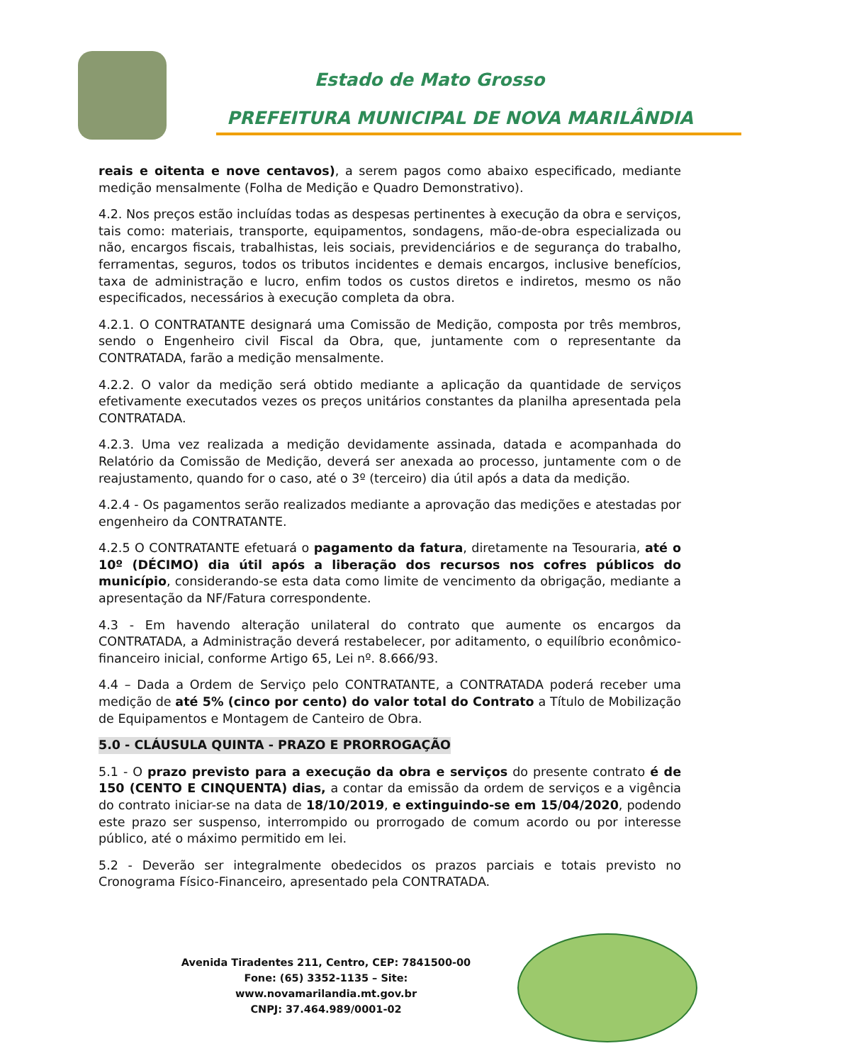Estado de Mato Grosso
PREFEITURA MUNICIPAL DE NOVA MARILÂNDIA
reais e oitenta e nove centavos), a serem pagos como abaixo especificado, mediante medição mensalmente (Folha de Medição e Quadro Demonstrativo).
4.2. Nos preços estão incluídas todas as despesas pertinentes à execução da obra e serviços, tais como: materiais, transporte, equipamentos, sondagens, mão-de-obra especializada ou não, encargos fiscais, trabalhistas, leis sociais, previdenciários e de segurança do trabalho, ferramentas, seguros, todos os tributos incidentes e demais encargos, inclusive benefícios, taxa de administração e lucro, enfim todos os custos diretos e indiretos, mesmo os não especificados, necessários à execução completa da obra.
4.2.1. O CONTRATANTE designará uma Comissão de Medição, composta por três membros, sendo o Engenheiro civil Fiscal da Obra, que, juntamente com o representante da CONTRATADA, farão a medição mensalmente.
4.2.2. O valor da medição será obtido mediante a aplicação da quantidade de serviços efetivamente executados vezes os preços unitários constantes da planilha apresentada pela CONTRATADA.
4.2.3. Uma vez realizada a medição devidamente assinada, datada e acompanhada do Relatório da Comissão de Medição, deverá ser anexada ao processo, juntamente com o de reajustamento, quando for o caso, até o 3º (terceiro) dia útil após a data da medição.
4.2.4 - Os pagamentos serão realizados mediante a aprovação das medições e atestadas por engenheiro da CONTRATANTE.
4.2.5 O CONTRATANTE efetuará o pagamento da fatura, diretamente na Tesouraria, até o 10º (DÉCIMO) dia útil após a liberação dos recursos nos cofres públicos do município, considerando-se esta data como limite de vencimento da obrigação, mediante a apresentação da NF/Fatura correspondente.
4.3 - Em havendo alteração unilateral do contrato que aumente os encargos da CONTRATADA, a Administração deverá restabelecer, por aditamento, o equilíbrio econômico-financeiro inicial, conforme Artigo 65, Lei nº. 8.666/93.
4.4 – Dada a Ordem de Serviço pelo CONTRATANTE, a CONTRATADA poderá receber uma medição de até 5% (cinco por cento) do valor total do Contrato a Título de Mobilização de Equipamentos e Montagem de Canteiro de Obra.
5.0 - CLÁUSULA QUINTA - PRAZO E PRORROGAÇÃO
5.1 - O prazo previsto para a execução da obra e serviços do presente contrato é de 150 (CENTO E CINQUENTA) dias, a contar da emissão da ordem de serviços e a vigência do contrato iniciar-se na data de 18/10/2019, e extinguindo-se em 15/04/2020, podendo este prazo ser suspenso, interrompido ou prorrogado de comum acordo ou por interesse público, até o máximo permitido em lei.
5.2 - Deverão ser integralmente obedecidos os prazos parciais e totais previsto no Cronograma Físico-Financeiro, apresentado pela CONTRATADA.
Avenida Tiradentes 211, Centro, CEP: 7841500-00
Fone: (65) 3352-1135 – Site: www.novamarilandia.mt.gov.br
CNPJ: 37.464.989/0001-02